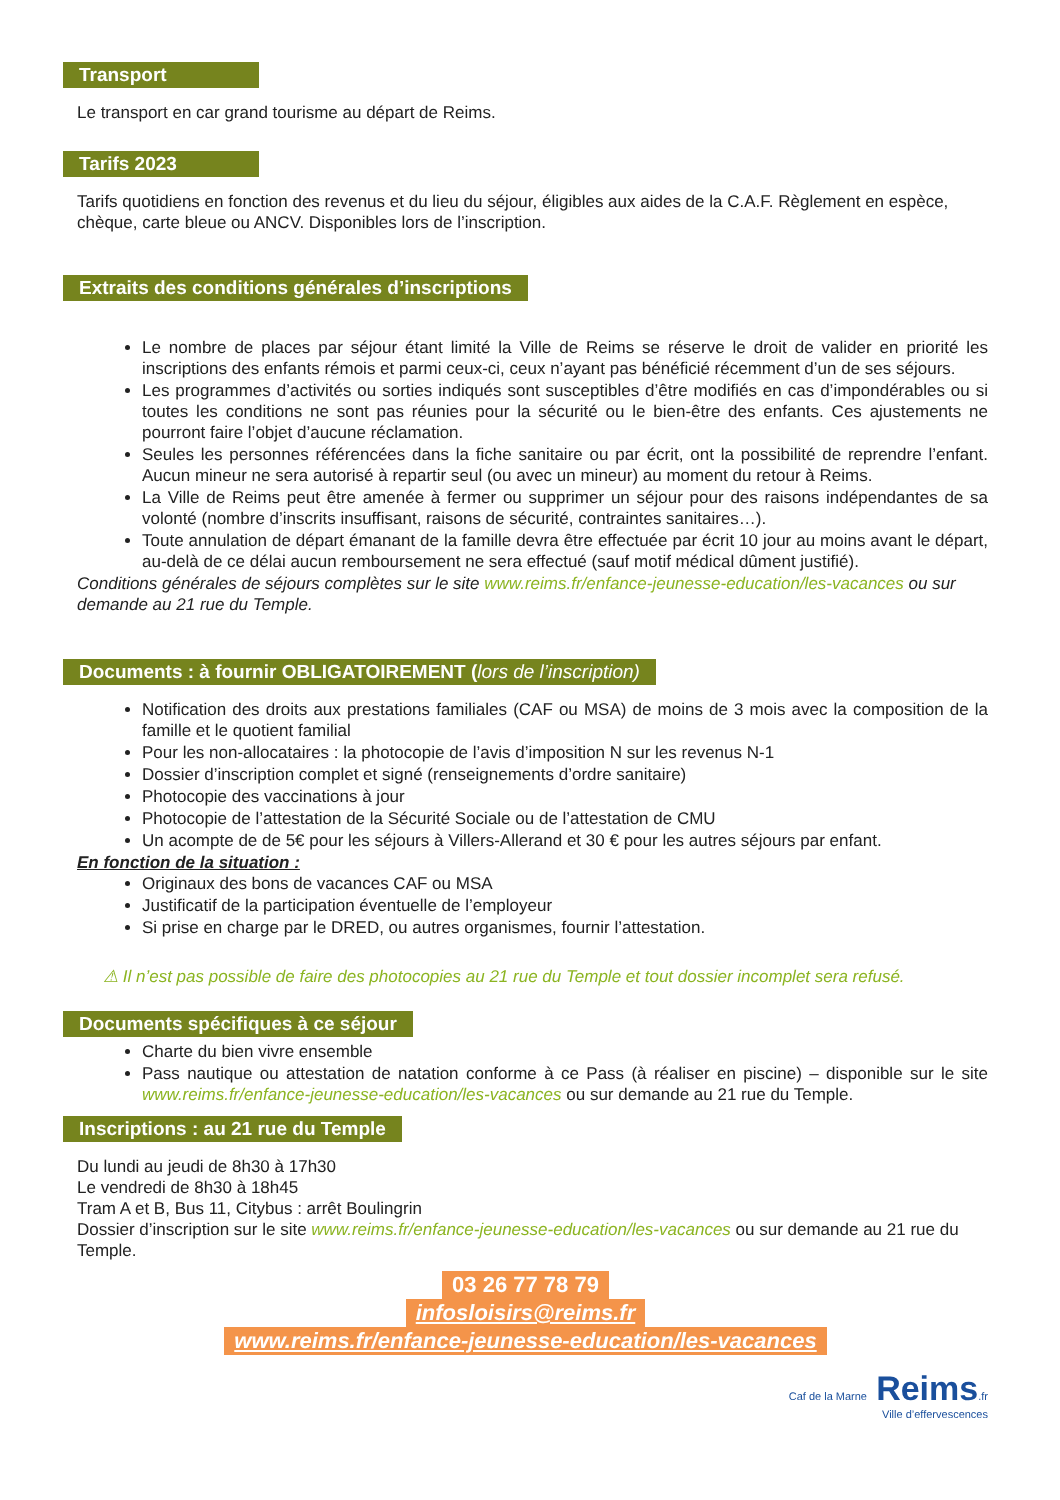Transport
Le transport en car grand tourisme au départ de Reims.
Tarifs 2023
Tarifs quotidiens en fonction des revenus et du lieu du séjour, éligibles aux aides de la C.A.F. Règlement en espèce, chèque, carte bleue ou ANCV. Disponibles lors de l’inscription.
Extraits des conditions générales d’inscriptions
Le nombre de places par séjour étant limité la Ville de Reims se réserve le droit de valider en priorité les inscriptions des enfants rémois et parmi ceux-ci, ceux n’ayant pas bénéficié récemment d’un de ses séjours.
Les programmes d’activités ou sorties indiqués sont susceptibles d’être modifiés en cas d’impondérables ou si toutes les conditions ne sont pas réunies pour la sécurité ou le bien-être des enfants. Ces ajustements ne pourront faire l’objet d’aucune réclamation.
Seules les personnes référencées dans la fiche sanitaire ou par écrit, ont la possibilité de reprendre l’enfant. Aucun mineur ne sera autorisé à repartir seul (ou avec un mineur) au moment du retour à Reims.
La Ville de Reims peut être amenée à fermer ou supprimer un séjour pour des raisons indépendantes de sa volonté (nombre d’inscrits insuffisant, raisons de sécurité, contraintes sanitaires…).
Toute annulation de départ émanant de la famille devra être effectuée par écrit 10 jour au moins avant le départ, au-delà de ce délai aucun remboursement ne sera effectué (sauf motif médical dûment justifié).
Conditions générales de séjours complètes sur le site www.reims.fr/enfance-jeunesse-education/les-vacances ou sur demande au 21 rue du Temple.
Documents : à fournir OBLIGATOIREMENT (lors de l’inscription)
Notification des droits aux prestations familiales (CAF ou MSA) de moins de 3 mois avec la composition de la famille et le quotient familial
Pour les non-allocataires : la photocopie de l’avis d’imposition N sur les revenus N-1
Dossier d’inscription complet et signé (renseignements d’ordre sanitaire)
Photocopie des vaccinations à jour
Photocopie de l’attestation de la Sécurité Sociale ou de l’attestation de CMU
Un acompte de de 5€ pour les séjours à Villers-Allerand et 30 € pour les autres séjours par enfant.
En fonction de la situation :
Originaux des bons de vacances CAF ou MSA
Justificatif de la participation éventuelle de l’employeur
Si prise en charge par le DRED, ou autres organismes, fournir l’attestation.
⚠ Il n’est pas possible de faire des photocopies au 21 rue du Temple et tout dossier incomplet sera refusé.
Documents spécifiques à ce séjour
Charte du bien vivre ensemble
Pass nautique ou attestation de natation conforme à ce Pass (à réaliser en piscine) – disponible sur le site www.reims.fr/enfance-jeunesse-education/les-vacances ou sur demande au 21 rue du Temple.
Inscriptions : au 21 rue du Temple
Du lundi au jeudi de 8h30 à 17h30
Le vendredi de 8h30 à 18h45
Tram A et B, Bus 11, Citybus : arrêt Boulingrin
Dossier d’inscription sur le site www.reims.fr/enfance-jeunesse-education/les-vacances ou sur demande au 21 rue du Temple.
03 26 77 78 79
infosloisirs@reims.fr
www.reims.fr/enfance-jeunesse-education/les-vacances
Caf de la Marne Reims.fr
Ville d’effervescences